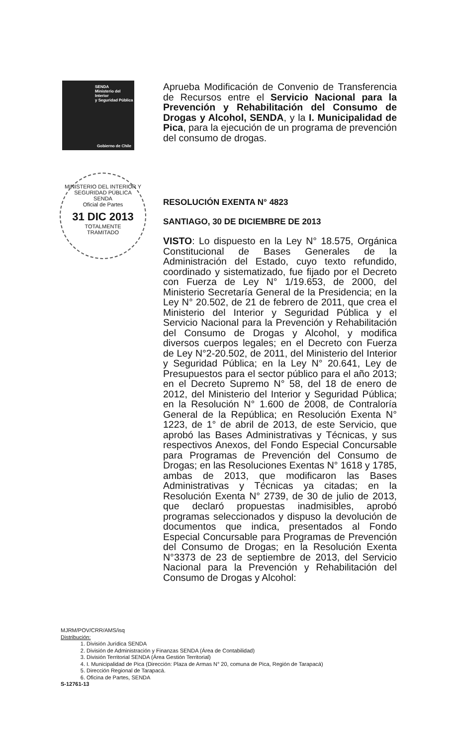SENDA
Ministerio del Interior
y Seguridad Pública
Gobierno de Chile
Aprueba Modificación de Convenio de Transferencia de Recursos entre el Servicio Nacional para la Prevención y Rehabilitación del Consumo de Drogas y Alcohol, SENDA, y la I. Municipalidad de Pica, para la ejecución de un programa de prevención del consumo de drogas.
MINISTERIO DEL INTERIOR Y SEGURIDAD PÚBLICA
SENDA
Oficial de Partes
31 DIC 2013
TOTALMENTE
TRAMITADO
RESOLUCIÓN EXENTA N° 4823
SANTIAGO, 30 DE DICIEMBRE DE 2013
VISTO: Lo dispuesto en la Ley N° 18.575, Orgánica Constitucional de Bases Generales de la Administración del Estado, cuyo texto refundido, coordinado y sistematizado, fue fijado por el Decreto con Fuerza de Ley N° 1/19.653, de 2000, del Ministerio Secretaría General de la Presidencia; en la Ley N° 20.502, de 21 de febrero de 2011, que crea el Ministerio del Interior y Seguridad Pública y el Servicio Nacional para la Prevención y Rehabilitación del Consumo de Drogas y Alcohol, y modifica diversos cuerpos legales; en el Decreto con Fuerza de Ley N°2-20.502, de 2011, del Ministerio del Interior y Seguridad Pública; en la Ley N° 20.641, Ley de Presupuestos para el sector público para el año 2013; en el Decreto Supremo N° 58, del 18 de enero de 2012, del Ministerio del Interior y Seguridad Pública; en la Resolución N° 1.600 de 2008, de Contraloría General de la República; en Resolución Exenta N° 1223, de 1° de abril de 2013, de este Servicio, que aprobó las Bases Administrativas y Técnicas, y sus respectivos Anexos, del Fondo Especial Concursable para Programas de Prevención del Consumo de Drogas; en las Resoluciones Exentas N° 1618 y 1785, ambas de 2013, que modificaron las Bases Administrativas y Técnicas ya citadas; en la Resolución Exenta N° 2739, de 30 de julio de 2013, que declaró propuestas inadmisibles, aprobó programas seleccionados y dispuso la devolución de documentos que indica, presentados al Fondo Especial Concursable para Programas de Prevención del Consumo de Drogas; en la Resolución Exenta N°3373 de 23 de septiembre de 2013, del Servicio Nacional para la Prevención y Rehabilitación del Consumo de Drogas y Alcohol:
MJRM/POV/CRR/AMS/isq
Distribución:
1. División Jurídica SENDA
2. División de Administración y Finanzas SENDA (Área de Contabilidad)
3. División Territorial SENDA (Área Gestión Territorial)
4. I. Municipalidad de Pica (Dirección: Plaza de Armas N° 20, comuna de Pica, Región de Tarapacá)
5. Dirección Regional de Tarapacá.
6. Oficina de Partes, SENDA
S-12761-13